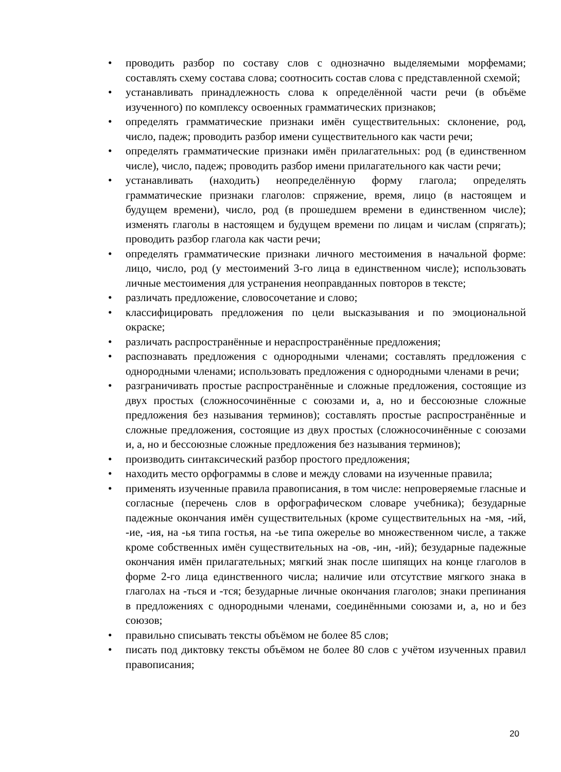• проводить разбор по составу слов с однозначно выделяемыми морфемами; составлять схему состава слова; соотносить состав слова с представленной схемой;
• устанавливать принадлежность слова к определённой части речи (в объёме изученного) по комплексу освоенных грамматических признаков;
• определять грамматические признаки имён существительных: склонение, род, число, падеж; проводить разбор имени существительного как части речи;
• определять грамматические признаки имён прилагательных: род (в единственном числе), число, падеж; проводить разбор имени прилагательного как части речи;
• устанавливать (находить) неопределённую форму глагола; определять грамматические признаки глаголов: спряжение, время, лицо (в настоящем и будущем времени), число, род (в прошедшем времени в единственном числе); изменять глаголы в настоящем и будущем времени по лицам и числам (спрягать); проводить разбор глагола как части речи;
• определять грамматические признаки личного местоимения в начальной форме: лицо, число, род (у местоимений 3-го лица в единственном числе); использовать личные местоимения для устранения неоправданных повторов в тексте;
• различать предложение, словосочетание и слово;
• классифицировать предложения по цели высказывания и по эмоциональной окраске;
• различать распространённые и нераспространённые предложения;
• распознавать предложения с однородными членами; составлять предложения с однородными членами; использовать предложения с однородными членами в речи;
• разграничивать простые распространённые и сложные предложения, состоящие из двух простых (сложносочинённые с союзами и, а, но и бессоюзные сложные предложения без называния терминов); составлять простые распространённые и сложные предложения, состоящие из двух простых (сложносочинённые с союзами и, а, но и бессоюзные сложные предложения без называния терминов);
• производить синтаксический разбор простого предложения;
• находить место орфограммы в слове и между словами на изученные правила;
• применять изученные правила правописания, в том числе: непроверяемые гласные и согласные (перечень слов в орфографическом словаре учебника); безударные падежные окончания имён существительных (кроме существительных на -мя, -ий, -ие, -ия, на -ья типа гостья, на -ье типа ожерелье во множественном числе, а также кроме собственных имён существительных на -ов, -ин, -ий); безударные падежные окончания имён прилагательных; мягкий знак после шипящих на конце глаголов в форме 2-го лица единственного числа; наличие или отсутствие мягкого знака в глаголах на -ться и -тся; безударные личные окончания глаголов; знаки препинания в предложениях с однородными членами, соединёнными союзами и, а, но и без союзов;
• правильно списывать тексты объёмом не более 85 слов;
• писать под диктовку тексты объёмом не более 80 слов с учётом изученных правил правописания;
20